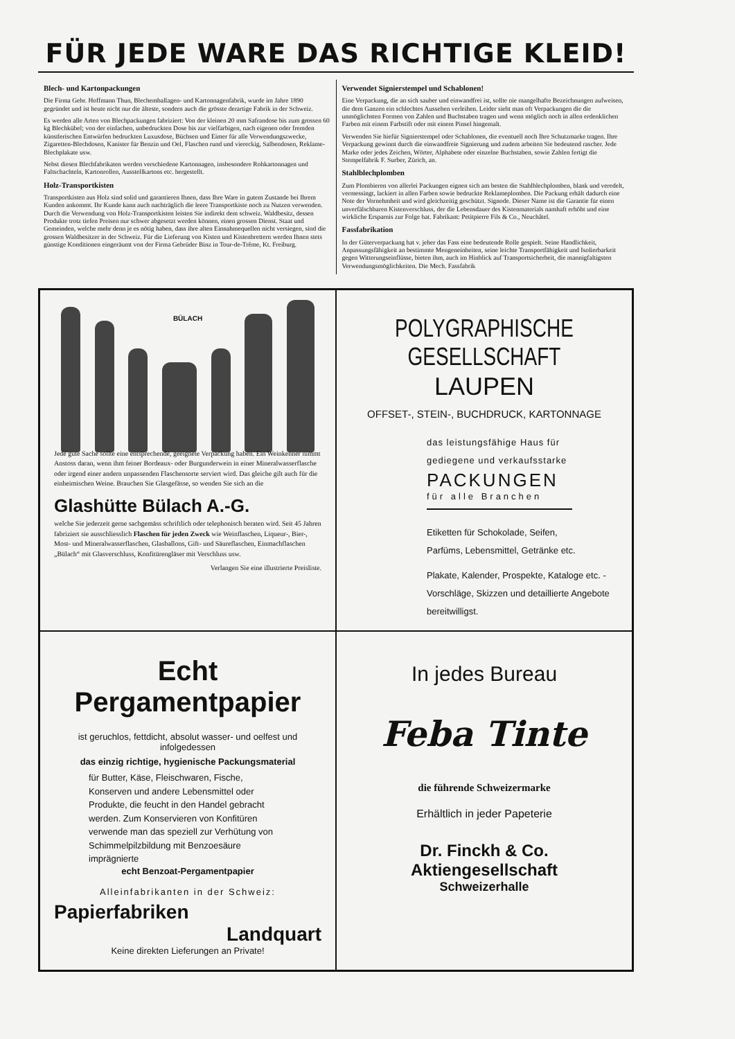FÜR JEDE WARE DAS RICHTIGE KLEID!
Blech- und Kartonpackungen
Die Firma Gebr. Hoffmann Thun, Blechemballagen- und Kartonnagenfabrik, wurde im Jahre 1890 gegründet und ist heute nicht nur die älteste, sondern auch die grösste derartige Fabrik in der Schweiz.
Es werden alle Arten von Blechpackungen fabriziert: Von der kleinen 20 mm Safrandose bis zum grossen 60 kg Blechkübel; von der einfachen, unbedruckten Dose bis zur vielfarbigen, nach eigenen oder fremden künstlerischen Entwürfen bedruckten Luxusdose, Büchsen und Eimer für alle Verwendungszwecke, Zigaretten-Blechdosen, Kanister für Benzin und Oel, Flaschen rund und viereckig, Salbendosen, Reklame-Blechplakate usw.
Nebst diesen Blechfabrikaten werden verschiedene Kartonnagen, insbesondere Rohkartonnagen und Faltschachteln, Kartonrollen, Ausstellkartons etc. hergestellt.
Holz-Transportkisten
Transportkisten aus Holz sind solid und garantieren Ihnen, dass Ihre Ware in gutem Zustande bei Ihrem Kunden ankommt. Ihr Kunde kann auch nachträglich die leere Transportkiste noch zu Nutzen verwenden. Durch die Verwendung von Holz-Transportkisten leisten Sie indirekt dem schweiz. Waldbesitz, dessen Produkte trotz tiefen Preisen nur schwer abgesetzt werden können, einen grossen Dienst. Staat und Gemeinden, welche mehr denn je es nötig haben, dass ihre alten Einnahmequellen nicht versiegen, sind die grossen Waldbesitzer in der Schweiz. Für die Lieferung von Kisten und Kistenbrettern werden Ihnen stets günstige Konditionen eingeräumt von der Firma Gebrüder Binz in Tour-de-Trême, Kt. Freiburg.
Verwendet Signierstempel und Schablonen!
Eine Verpackung, die an sich sauber und einwandfrei ist, sollte nie mangelhafte Bezeichnungen aufweisen, die dem Ganzen ein schlechtes Aussehen verleihen. Leider sieht man oft Verpackungen die die unmöglichsten Formen von Zahlen und Buchstaben tragen und wenn möglich noch in allen erdenklichen Farben mit einem Farbstift oder mit einem Pinsel hingemalt.
Verwenden Sie hiefür Signierstempel oder Schablonen, die eventuell noch Ihre Schutzmarke tragen. Ihre Verpackung gewinnt durch die einwandfreie Signierung und zudem arbeiten Sie bedeutend rascher. Jede Marke oder jedes Zeichen, Wörter, Alphabete oder einzelne Buchstaben, sowie Zahlen fertigt die Stempelfabrik F. Surber, Zürich, an.
Stahlblechplomben
Zum Plombieren von allerlei Packungen eignen sich am besten die Stahlblechplomben, blank und veredelt, vermessingt, lackiert in allen Farben sowie bedruckte Reklameplomben. Die Packung erhält dadurch eine Note der Vornehmheit und wird gleichzeitig geschützt. Signode. Dieser Name ist die Garantie für einen unverfälschbaren Kistenverschluss, der die Lebensdauer des Kistenmaterials namhaft erhöht und eine wirkliche Ersparnis zur Folge hat. Fabrikant: Petitpierre Fils & Co., Neuchâtel.
Fassfabrikation
In der Güterverpackung hat v. jeher das Fass eine bedeutende Rolle gespielt. Seine Handlichkeit, Anpassungsfähigkeit an bestimmte Mengeneinheiten, seine leichte Transportfähigkeit und Isolierbarkeit gegen Witterungseinflüsse, bieten ihm, auch im Hinblick auf Transportsicherheit, die mannigfaltigsten Verwendungsmöglichkeiten. Die Mech. Fassfabrik
BÜLACH
Jede gute Sache sollte eine entsprechende, geeignete Verpackung haben. Ein Weinkenner nimmt Anstoss daran, wenn ihm feiner Bordeaux- oder Burgunderwein in einer Mineralwasserflasche oder irgend einer andern unpassenden Flaschensorte serviert wird. Das gleiche gilt auch für die einheimischen Weine. Brauchen Sie Glasgefässe, so wenden Sie sich an die
Glashütte Bülach A.-G.
welche Sie jederzeit gerne sachgemäss schriftlich oder telephonisch beraten wird. Seit 45 Jahren fabriziert sie ausschliesslich Flaschen für jeden Zweck wie Weinflaschen, Liqueur-, Bier-, Most- und Mineralwasserflaschen, Glasballons, Gift- und Säureflaschen, Einmachflaschen „Bülach“ mit Glasverschluss, Konfitürengläser mit Verschluss usw.
Verlangen Sie eine illustrierte Preisliste.
POLYGRAPHISCHE GESELLSCHAFT
LAUPEN
OFFSET-, STEIN-, BUCHDRUCK, KARTONNAGE
das leistungsfähige Haus für
gediegene und verkaufsstarke
PACKUNGEN
für alle Branchen
Etiketten für Schokolade, Seifen,
Parfüms, Lebensmittel, Getränke etc.
Plakate, Kalender, Prospekte, Katalogе etc. - Vorschläge, Skizzen und detaillierte Angebote bereitwilligst.
Echt Pergamentpapier
ist geruchlos, fettdicht, absolut wasser- und oelfest und infolgedessen
das einzig richtige, hygienische Packungsmaterial
für Butter, Käse, Fleischwaren, Fische, Konserven und andere Lebensmittel oder Produkte, die feucht in den Handel gebracht werden. Zum Konservieren von Konfitüren verwende man das speziell zur Verhütung von Schimmelpilzbildung mit Benzoesäure imprägnierte
echt Benzoat-Pergamentpapier
Alleinfabrikanten in der Schweiz:
Papierfabriken
Landquart
Keine direkten Lieferungen an Private!
In jedes Bureau
Feba Tinte
die führende Schweizermarke
Erhältlich in jeder Papeterie
Dr. Finckh & Co. Aktiengesellschaft
Schweizerhalle